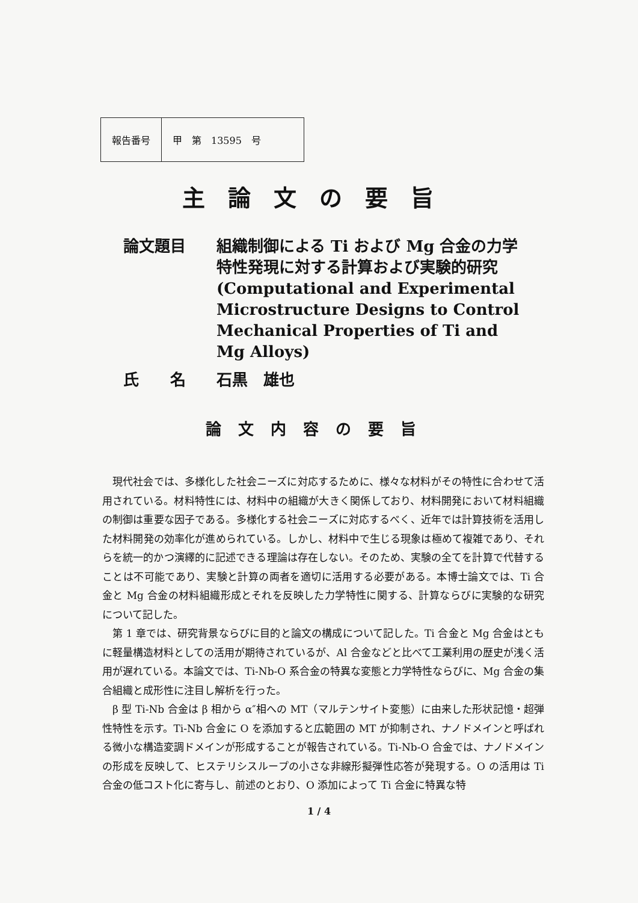| 報告番号 | 甲 第 13595 号 |
主論文の要旨
論文題目 組織制御による Ti および Mg 合金の力学特性発現に対する計算および実験的研究 (Computational and Experimental Microstructure Designs to Control Mechanical Properties of Ti and Mg Alloys)
氏　　名 石黒　雄也
論文内容の要旨
現代社会では、多様化した社会ニーズに対応するために、様々な材料がその特性に合わせて活用されている。材料特性には、材料中の組織が大きく関係しており、材料開発において材料組織の制御は重要な因子である。多様化する社会ニーズに対応するべく、近年では計算技術を活用した材料開発の効率化が進められている。しかし、材料中で生じる現象は極めて複雑であり、それらを統一的かつ演繹的に記述できる理論は存在しない。そのため、実験の全てを計算で代替することは不可能であり、実験と計算の両者を適切に活用する必要がある。本博士論文では、Ti 合金と Mg 合金の材料組織形成とそれを反映した力学特性に関する、計算ならびに実験的な研究について記した。
第 1 章では、研究背景ならびに目的と論文の構成について記した。Ti 合金と Mg 合金はともに軽量構造材料としての活用が期待されているが、Al 合金などと比べて工業利用の歴史が浅く活用が遅れている。本論文では、Ti-Nb-O 系合金の特異な変態と力学特性ならびに、Mg 合金の集合組織と成形性に注目し解析を行った。
β 型 Ti-Nb 合金は β 相から α″相への MT（マルテンサイト変態）に由来した形状記憶・超弾性特性を示す。Ti-Nb 合金に O を添加すると広範囲の MT が抑制され、ナノドメインと呼ばれる微小な構造変調ドメインが形成することが報告されている。Ti-Nb-O 合金では、ナノドメインの形成を反映して、ヒステリシスループの小さな非線形擬弾性応答が発現する。O の活用は Ti 合金の低コスト化に寄与し、前述のとおり、O 添加によって Ti 合金に特異な特
1 / 4